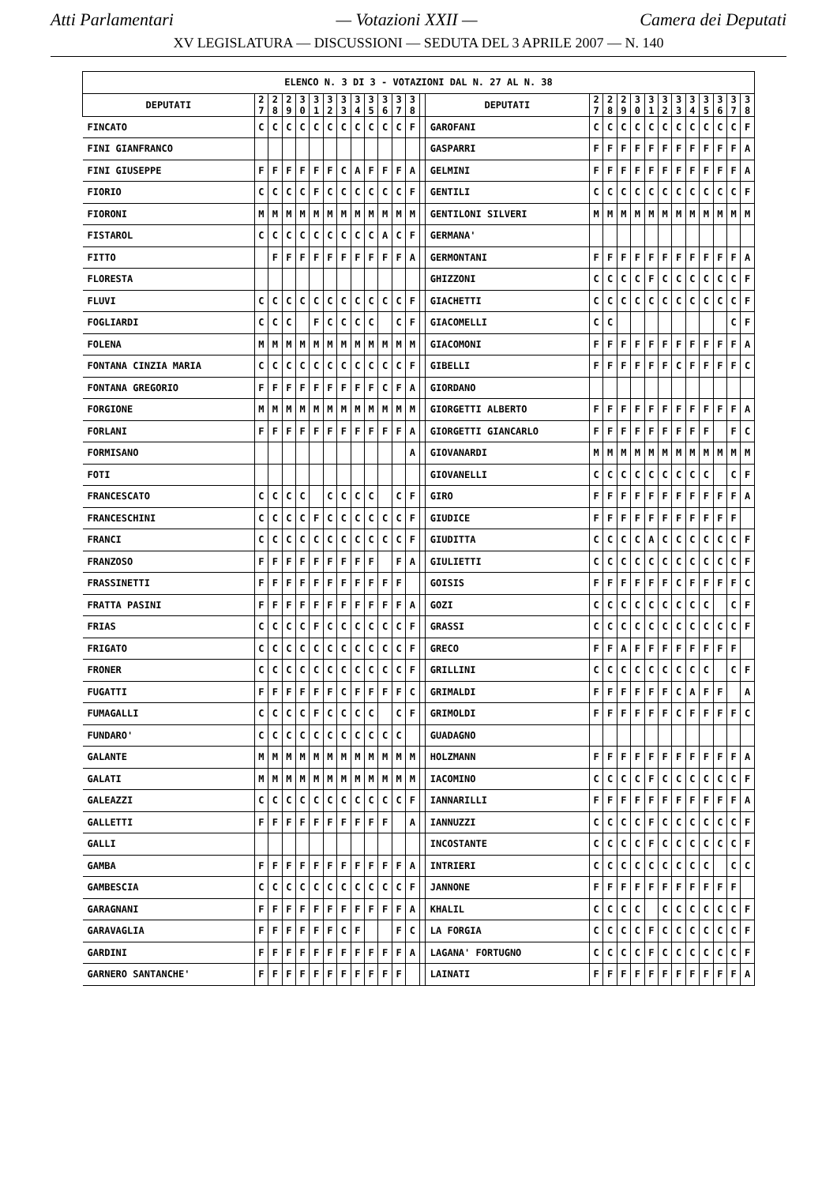Atti Parlamentari — Votazioni XXII — Camera dei Deputati
XV LEGISLATURA — DISCUSSIONI — SEDUTA DEL 3 APRILE 2007 — N. 140
| ELENCO N. 3 DI 3 - VOTAZIONI DAL N. 27 AL N. 38 | | | | | | | | | | | | | | | | | | | | | | | | | | |
| --- | --- | --- | --- | --- | --- | --- | --- | --- | --- | --- | --- | --- | --- | --- | --- | --- | --- | --- | --- | --- | --- | --- | --- | --- | --- | --- |
| DEPUTATI | 2 7 | 2 8 | 2 9 | 3 0 | 3 1 | 3 2 | 3 3 | 3 4 | 3 5 | 3 6 | 3 7 | 3 8 | | DEPUTATI | 2 7 | 2 8 | 2 9 | 3 0 | 3 1 | 3 2 | 3 3 | 3 4 | 3 5 | 3 6 | 3 7 | 3 8 |
| FINCATO | C | C | C | C | C | C | C | C | C | C | C | F | | GAROFANI | C | C | C | C | C | C | C | C | C | C | C | F |
| FINI GIANFRANCO | | | | | | | | | | | | | | GASPARRI | F | F | F | F | F | F | F | F | F | F | F | A |
| FINI GIUSEPPE | F | F | F | F | F | F | C | A | F | F | F | A | | GELMINI | F | F | F | F | F | F | F | F | F | F | F | A |
| FIORIO | C | C | C | C | F | C | C | C | C | C | C | F | | GENTILI | C | C | C | C | C | C | C | C | C | C | C | F |
| FIORONI | M | M | M | M | M | M | M | M | M | M | M | M | | GENTILONI SILVERI | M | M | M | M | M | M | M | M | M | M | M | M |
| FISTAROL | C | C | C | C | C | C | C | C | C | A | C | F | | GERMANA' | | | | | | | | | | | | |
| FITTO | | F | F | F | F | F | F | F | F | F | F | A | | GERMONTANI | F | F | F | F | F | F | F | F | F | F | F | A |
| FLORESTA | | | | | | | | | | | | | | GHIZZONI | C | C | C | C | F | C | C | C | C | C | C | F |
| FLUVI | C | C | C | C | C | C | C | C | C | C | C | F | | GIACHETTI | C | C | C | C | C | C | C | C | C | C | C | F |
| FOGLIARDI | C | C | C | | F | C | C | C | C | | C | F | | GIACOMELLI | C | C | | | | | | | | | C | F |
| FOLENA | M | M | M | M | M | M | M | M | M | M | M | M | | GIACOMONI | F | F | F | F | F | F | F | F | F | F | F | A |
| FONTANA CINZIA MARIA | C | C | C | C | C | C | C | C | C | C | C | F | | GIBELLI | F | F | F | F | F | F | C | F | F | F | F | C |
| FONTANA GREGORIO | F | F | F | F | F | F | F | F | F | C | F | A | | GIORDANO | | | | | | | | | | | | |
| FORGIONE | M | M | M | M | M | M | M | M | M | M | M | M | | GIORGETTI ALBERTO | F | F | F | F | F | F | F | F | F | F | F | A |
| FORLANI | F | F | F | F | F | F | F | F | F | F | F | A | | GIORGETTI GIANCARLO | F | F | F | F | F | F | F | F | F | | F | C |
| FORMISANO | | | | | | | | | | | | A | | GIOVANARDI | M | M | M | M | M | M | M | M | M | M | M | M |
| FOTI | | | | | | | | | | | | | | GIOVANELLI | C | C | C | C | C | C | C | C | C | | C | F |
| FRANCESCATO | C | C | C | C | | C | C | C | C | | C | F | | GIRO | F | F | F | F | F | F | F | F | F | F | F | A |
| FRANCESCHINI | C | C | C | C | F | C | C | C | C | C | C | F | | GIUDICE | F | F | F | F | F | F | F | F | F | F | F | |
| FRANCI | C | C | C | C | C | C | C | C | C | C | C | F | | GIUDITTA | C | C | C | C | A | C | C | C | C | C | C | F |
| FRANZOSO | F | F | F | F | F | F | F | F | F | | F | A | | GIULIETTI | C | C | C | C | C | C | C | C | C | C | C | F |
| FRASSINETTI | F | F | F | F | F | F | F | F | F | F | F | | | GOISIS | F | F | F | F | F | F | C | F | F | F | F | C |
| FRATTA PASINI | F | F | F | F | F | F | F | F | F | F | F | A | | GOZI | C | C | C | C | C | C | C | C | C | | C | F |
| FRIAS | C | C | C | C | F | C | C | C | C | C | C | F | | GRASSI | C | C | C | C | C | C | C | C | C | C | C | F |
| FRIGATO | C | C | C | C | C | C | C | C | C | C | C | F | | GRECO | F | F | A | F | F | F | F | F | F | F | F | |
| FRONER | C | C | C | C | C | C | C | C | C | C | C | F | | GRILLINI | C | C | C | C | C | C | C | C | C | | C | F |
| FUGATTI | F | F | F | F | F | F | C | F | F | F | F | C | | GRIMALDI | F | F | F | F | F | F | C | A | F | F | | A |
| FUMAGALLI | C | C | C | C | F | C | C | C | C | | C | F | | GRIMOLDI | F | F | F | F | F | F | C | F | F | F | F | C |
| FUNDARO' | C | C | C | C | C | C | C | C | C | C | C | | | GUADAGNO | | | | | | | | | | | | |
| GALANTE | M | M | M | M | M | M | M | M | M | M | M | M | | HOLZMANN | F | F | F | F | F | F | F | F | F | F | F | A |
| GALATI | M | M | M | M | M | M | M | M | M | M | M | M | | IACOMINO | C | C | C | C | F | C | C | C | C | C | C | F |
| GALEAZZI | C | C | C | C | C | C | C | C | C | C | C | F | | IANNARILLI | F | F | F | F | F | F | F | F | F | F | F | A |
| GALLETTI | F | F | F | F | F | F | F | F | F | F | | A | | IANNUZZI | C | C | C | C | F | C | C | C | C | C | C | F |
| GALLI | | | | | | | | | | | | | | INCOSTANTE | C | C | C | C | F | C | C | C | C | C | C | F |
| GAMBA | F | F | F | F | F | F | F | F | F | F | F | A | | INTRIERI | C | C | C | C | C | C | C | C | C | | C | C |
| GAMBESCIA | C | C | C | C | C | C | C | C | C | C | C | F | | JANNONE | F | F | F | F | F | F | F | F | F | F | F | |
| GARAGNANI | F | F | F | F | F | F | F | F | F | F | F | A | | KHALIL | C | C | C | C | | C | C | C | C | C | C | F |
| GARAVAGLIA | F | F | F | F | F | F | C | F | | | F | C | | LA FORGIA | C | C | C | C | F | C | C | C | C | C | C | F |
| GARDINI | F | F | F | F | F | F | F | F | F | F | F | A | | LAGANA' FORTUGNO | C | C | C | C | F | C | C | C | C | C | C | F |
| GARNERO SANTANCHE' | F | F | F | F | F | F | F | F | F | F | F | | | LAINATI | F | F | F | F | F | F | F | F | F | F | F | A |